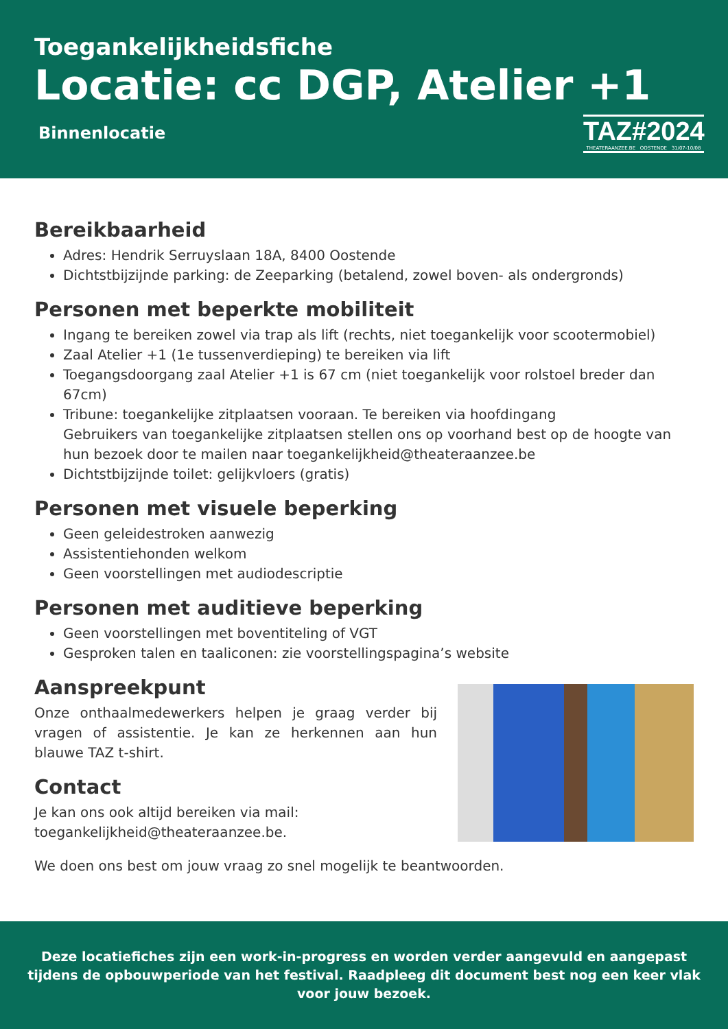Toegankelijkheidsfiche
Locatie: cc DGP, Atelier +1
Binnenlocatie
TAZ#2024
THEATERAANZEE.BE OOSTENDE 31/07-10/08
Bereikbaarheid
Adres: Hendrik Serruyslaan 18A, 8400 Oostende
Dichtstbijzijnde parking: de Zeeparking (betalend, zowel boven- als ondergronds)
Personen met beperkte mobiliteit
Ingang te bereiken zowel via trap als lift (rechts, niet toegankelijk voor scootermobiel)
Zaal Atelier +1 (1e tussenverdieping) te bereiken via lift
Toegangsdoorgang zaal Atelier +1 is 67 cm (niet toegankelijk voor rolstoel breder dan 67cm)
Tribune: toegankelijke zitplaatsen vooraan. Te bereiken via hoofdingang
Gebruikers van toegankelijke zitplaatsen stellen ons op voorhand best op de hoogte van hun bezoek door te mailen naar toegankelijkheid@theateraanzee.be
Dichtstbijzijnde toilet: gelijkvloers (gratis)
Personen met visuele beperking
Geen geleidestroken aanwezig
Assistentiehonden welkom
Geen voorstellingen met audiodescriptie
Personen met auditieve beperking
Geen voorstellingen met boventiteling of VGT
Gesproken talen en taaliconen: zie voorstellingspagina’s website
Aanspreekpunt
Onze onthaalmedewerkers helpen je graag verder bij vragen of assistentie. Je kan ze herkennen aan hun blauwe TAZ t-shirt.
Contact
Je kan ons ook altijd bereiken via mail:
toegankelijkheid@theateraanzee.be.
We doen ons best om jouw vraag zo snel mogelijk te beantwoorden.
Deze locatiefiches zijn een work-in-progress en worden verder aangevuld en aangepast tijdens de opbouwperiode van het festival. Raadpleeg dit document best nog een keer vlak voor jouw bezoek.